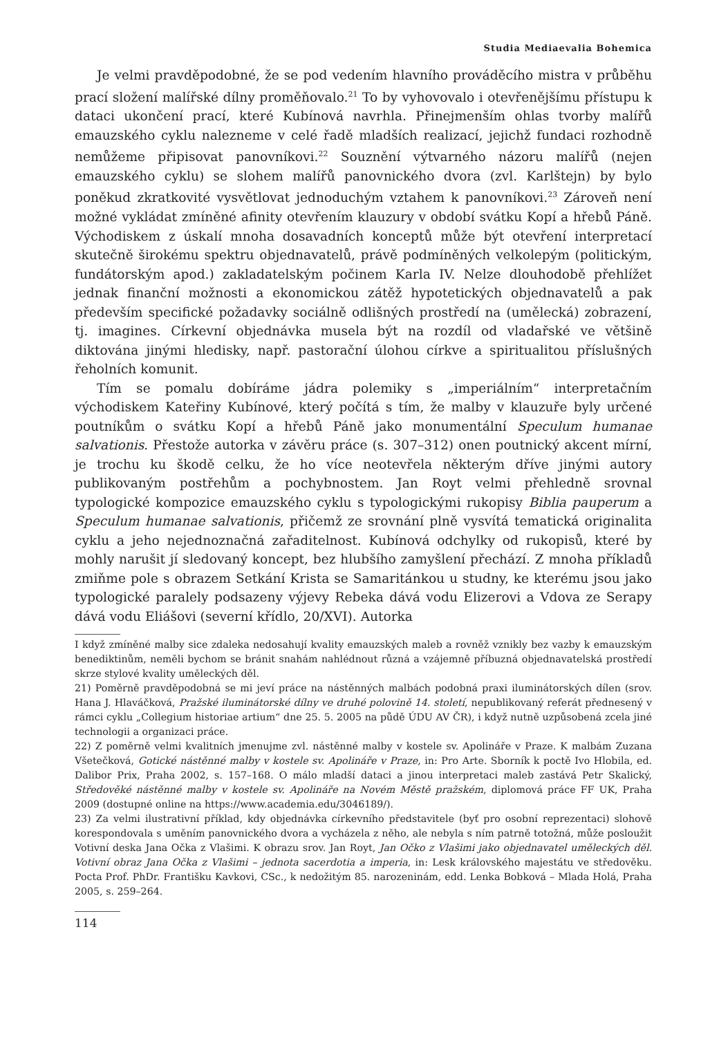Studia Mediaevalia Bohemica
Je velmi pravděpodobné, že se pod vedením hlavního prováděcího mistra v průběhu prací složení malířské dílny proměňovalo.<sup>21</sup> To by vyhovovalo i otevřenějšímu přístupu k dataci ukončení prací, které Kubínová navrhla. Přinejmenším ohlas tvorby malířů emauzského cyklu nalezneme v celé řadě mladších realizací, jejichž fundaci rozhodně nemůžeme připisovat panovníkovi.<sup>22</sup> Souznění výtvarného názoru malířů (nejen emauzského cyklu) se slohem malířů panovnického dvora (zvl. Karlštejn) by bylo poněkud zkratkovité vysvětlovat jednoduchým vztahem k panovníkovi.<sup>23</sup> Zároveň není možné vykládat zmíněné afinity otevřením klauzury v období svátku Kopí a hřebů Páně. Východiskem z úskalí mnoha dosavadních konceptů může být otevření interpretací skutečně širokému spektru objednavatelů, právě podmíněných velkolepým (politickým, fundátorským apod.) zakladatelským počinem Karla IV. Nelze dlouhodobě přehlížet jednak finanční možnosti a ekonomickou zátěž hypotetických objednavatelů a pak především specifické požadavky sociálně odlišných prostředí na (umělecká) zobrazení, tj. imagines. Církevní objednávka musela být na rozdíl od vladařské ve většině diktována jinými hledisky, např. pastorační úlohou církve a spiritualitou příslušných řeholních komunit.
Tím se pomalu dobíráme jádra polemiky s „imperiálním“ interpretačním východiskem Kateřiny Kubínové, který počítá s tím, že malby v klauzuře byly určené poutníkům o svátku Kopí a hřebů Páně jako monumentální Speculum humanae salvationis. Přestože autorka v závěru práce (s. 307–312) onen poutnický akcent mírní, je trochu ku škodě celku, že ho více neotevřela některým dříve jinými autory publikovaným postřehům a pochybnostem. Jan Royt velmi přehledně srovnal typologické kompozice emauzského cyklu s typologickými rukopisy Biblia pauperum a Speculum humanae salvationis, přičemž ze srovnání plně vysvítá tematická originalita cyklu a jeho nejednoznačná zařaditelnost. Kubínová odchylky od rukopisů, které by mohly narušit jí sledovaný koncept, bez hlubšího zamyšlení přechází. Z mnoha příkladů zmiňme pole s obrazem Setkání Krista se Samaritánkou u studny, ke kterému jsou jako typologické paralely podsazeny výjevy Rebeka dává vodu Elizerovi a Vdova ze Serapy dává vodu Eliášovi (severní křídlo, 20/XVI). Autorka
I když zmíněné malby sice zdaleka nedosahují kvality emauzských maleb a rovněž vznikly bez vazby k emauzským benediktinům, neměli bychom se bránit snahám nahlédnout různá a vzájemně příbuzná objednavatelská prostředí skrze stylové kvality uměleckých děl.
21) Poměrně pravděpodobná se mi jeví práce na nástěnných malbách podobná praxi iluminátorských dílen (srov. Hana J. Hlaváčková, Pražské iluminátorské dílny ve druhé polovině 14. století, nepublikovaný referát přednesený v rámci cyklu „Collegium historiae artium“ dne 25. 5. 2005 na půdě ÚDU AV ČR), i když nutně uzpůsobená zcela jiné technologii a organizaci práce.
22) Z poměrně velmi kvalitních jmenujme zvl. nástěnné malby v kostele sv. Apolináře v Praze. K malbám Zuzana Všetečková, Gotické nástěnné malby v kostele sv. Apolináře v Praze, in: Pro Arte. Sborník k poctě Ivo Hlobila, ed. Dalibor Prix, Praha 2002, s. 157–168. O málo mladší dataci a jinou interpretaci maleb zastává Petr Skalický, Středověké nástěnné malby v kostele sv. Apolináře na Novém Městě pražském, diplomová práce FF UK, Praha 2009 (dostupné online na https://www.academia.edu/3046189/).
23) Za velmi ilustrativní příklad, kdy objednávka církevního představitele (byť pro osobní reprezentaci) slohově korespondovala s uměním panovnického dvora a vycházela z něho, ale nebyla s ním patrně totožná, může posloužit Votivní deska Jana Očka z Vlašimi. K obrazu srov. Jan Royt, Jan Očko z Vlašimi jako objednavatel uměleckých děl. Votivní obraz Jana Očka z Vlašimi – jednota sacerdotia a imperia, in: Lesk královského majestátu ve středověku. Pocta Prof. PhDr. Františku Kavkovi, CSc., k nedožitým 85. narozeninám, edd. Lenka Bobková – Mlada Holá, Praha 2005, s. 259–264.
114